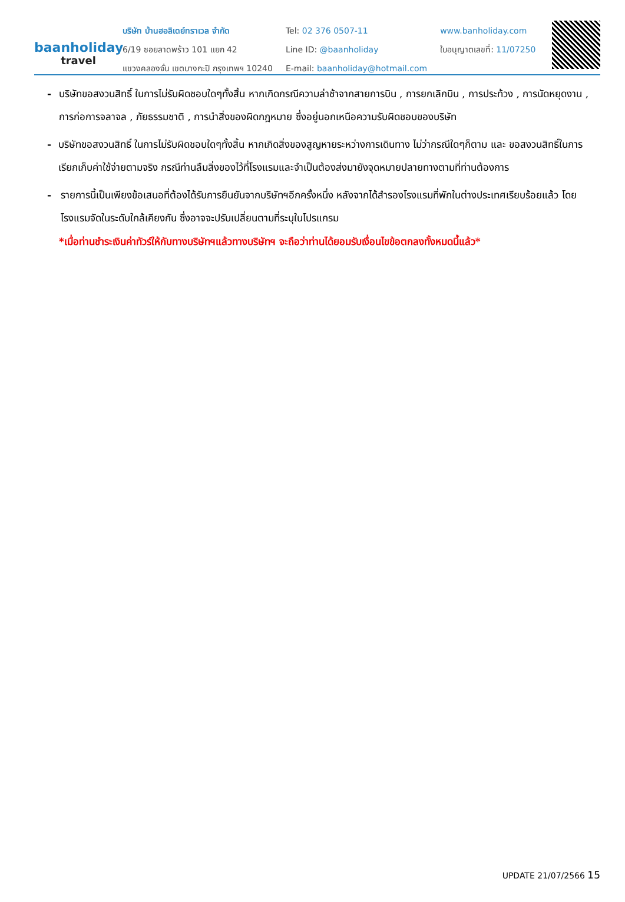baanholiday
travel
บริษัท บ้านฮอลิเดย์ทราเวล จำกัด
6/19 ซอยลาดพร้าว 101 แยก 42
แขวงคลองจั่น เขตบางกะปิ กรุงเทพฯ 10240
Tel: 02 376 0507-11
Line ID: @baanholiday
E-mail: baanholiday@hotmail.com
www.banholiday.com
ใบอนุญาตเลขที่: 11/07250
- บริษัทขอสงวนสิทธิ์ ในการไม่รับผิดชอบใดๆทั้งสิ้น หากเกิดกรณีความล่าช้าจากสายการบิน , การยกเลิกบิน , การประท้วง , การนัดหยุดงาน , การก่อการจลาจล , ภัยธรรมชาติ , การนำสิ่งของผิดกฎหมาย ซึ่งอยู่นอกเหนือความรับผิดชอบของบริษัท
- บริษัทขอสงวนสิทธิ์ ในการไม่รับผิดชอบใดๆทั้งสิ้น หากเกิดสิ่งของสูญหายระหว่างการเดินทาง ไม่ว่ากรณีใดๆก็ตาม และ ขอสงวนสิทธิ์ในการเรียกเก็บค่าใช้จ่ายตามจริง กรณีท่านลืมสิ่งของไว้ที่โรงแรมและจำเป็นต้องส่งมายังจุดหมายปลายทางตามที่ท่านต้องการ
- รายการนี้เป็นเพียงข้อเสนอที่ต้องได้รับการยืนยันจากบริษัทฯอีกครั้งหนึ่ง หลังจากได้สำรองโรงแรมที่พักในต่างประเทศเรียบร้อยแล้ว โดยโรงแรมจัดในระดับใกล้เคียงกัน ซึ่งอาจจะปรับเปลี่ยนตามที่ระบุในโปรแกรม
*เมื่อท่านชำระเงินค่าทัวร์ให้กับทางบริษัทฯแล้วทางบริษัทฯ จะถือว่าท่านได้ยอมรับเงื่อนไขข้อตกลงทั้งหมดนี้แล้ว*
UPDATE 21/07/2566 15